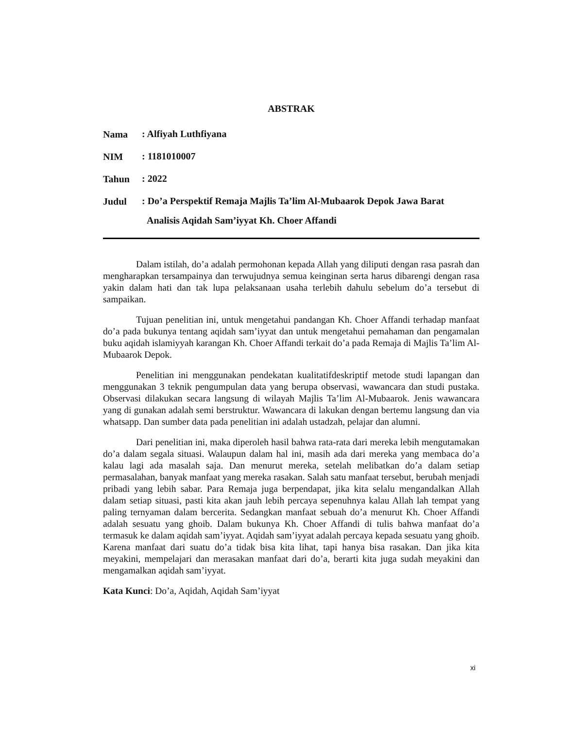ABSTRAK
Nama: Alfiyah Luthfiyana
NIM: 1181010007
Tahun: 2022
Judul: Do’a Perspektif Remaja Majlis Ta’lim Al-Mubaarok Depok Jawa Barat
Analisis Aqidah Sam’iyyat Kh. Choer Affandi
Dalam istilah, do’a adalah permohonan kepada Allah yang diliputi dengan rasa pasrah dan mengharapkan tersampainya dan terwujudnya semua keinginan serta harus dibarengi dengan rasa yakin dalam hati dan tak lupa pelaksanaan usaha terlebih dahulu sebelum do’a tersebut di sampaikan.
Tujuan penelitian ini, untuk mengetahui pandangan Kh. Choer Affandi terhadap manfaat do’a pada bukunya tentang aqidah sam’iyyat dan untuk mengetahui pemahaman dan pengamalan buku aqidah islamiyyah karangan Kh. Choer Affandi terkait do’a pada Remaja di Majlis Ta’lim Al-Mubaarok Depok.
Penelitian ini menggunakan pendekatan kualitatifdeskriptif metode studi lapangan dan menggunakan 3 teknik pengumpulan data yang berupa observasi, wawancara dan studi pustaka. Observasi dilakukan secara langsung di wilayah Majlis Ta’lim Al-Mubaarok. Jenis wawancara yang di gunakan adalah semi berstruktur. Wawancara di lakukan dengan bertemu langsung dan via whatsapp. Dan sumber data pada penelitian ini adalah ustadzah, pelajar dan alumni.
Dari penelitian ini, maka diperoleh hasil bahwa rata-rata dari mereka lebih mengutamakan do’a dalam segala situasi. Walaupun dalam hal ini, masih ada dari mereka yang membaca do’a kalau lagi ada masalah saja. Dan menurut mereka, setelah melibatkan do’a dalam setiap permasalahan, banyak manfaat yang mereka rasakan. Salah satu manfaat tersebut, berubah menjadi pribadi yang lebih sabar. Para Remaja juga berpendapat, jika kita selalu mengandalkan Allah dalam setiap situasi, pasti kita akan jauh lebih percaya sepenuhnya kalau Allah lah tempat yang paling ternyaman dalam bercerita. Sedangkan manfaat sebuah do’a menurut Kh. Choer Affandi adalah sesuatu yang ghoib. Dalam bukunya Kh. Choer Affandi di tulis bahwa manfaat do’a termasuk ke dalam aqidah sam’iyyat. Aqidah sam’iyyat adalah percaya kepada sesuatu yang ghoib. Karena manfaat dari suatu do’a tidak bisa kita lihat, tapi hanya bisa rasakan. Dan jika kita meyakini, mempelajari dan merasakan manfaat dari do’a, berarti kita juga sudah meyakini dan mengamalkan aqidah sam’iyyat.
Kata Kunci: Do’a, Aqidah, Aqidah Sam’iyyat
xi